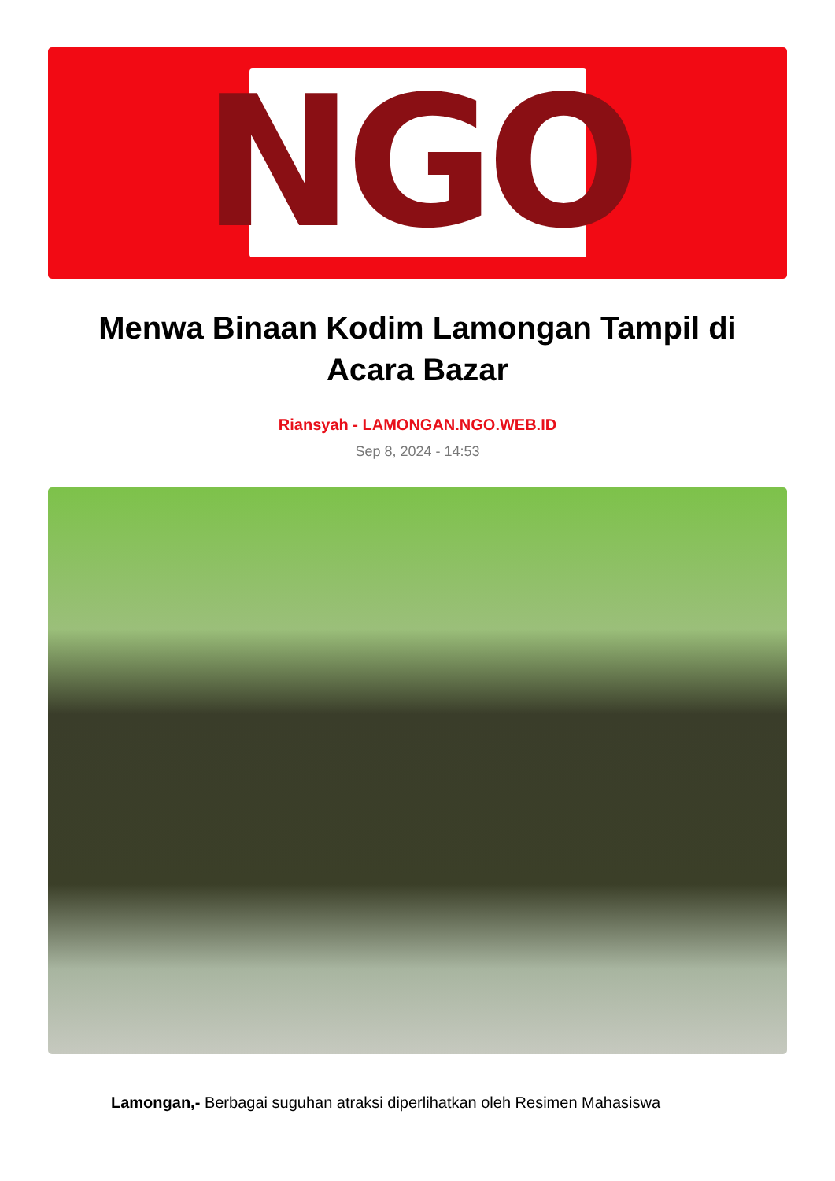NGO
Menwa Binaan Kodim Lamongan Tampil di Acara Bazar
Riansyah - LAMONGAN.NGO.WEB.ID
Sep 8, 2024 - 14:53
Lamongan,- Berbagai suguhan atraksi diperlihatkan oleh Resimen Mahasiswa